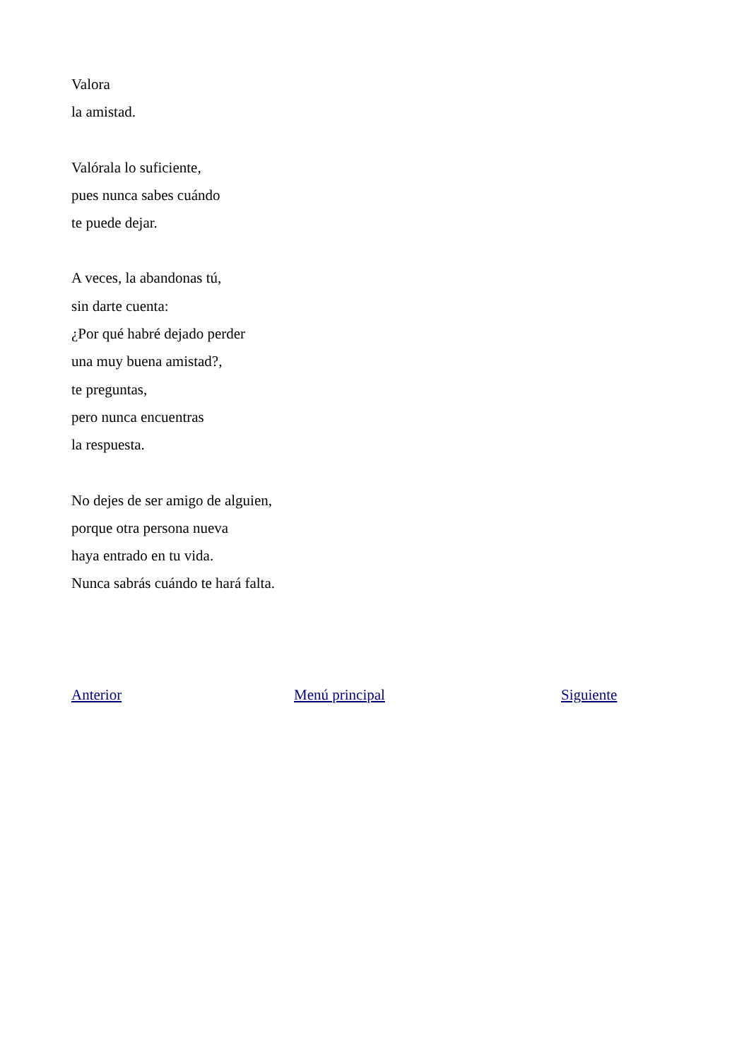Valora
la amistad.
Valórala lo suficiente,
pues nunca sabes cuándo
te puede dejar.
A veces, la abandonas tú,
sin darte cuenta:
¿Por qué habré dejado perder
una muy buena amistad?,
te preguntas,
pero nunca encuentras
la respuesta.
No dejes de ser amigo de alguien,
porque otra persona nueva
haya entrado en tu vida.
Nunca sabrás cuándo te hará falta.
Anterior Menú principal Siguiente